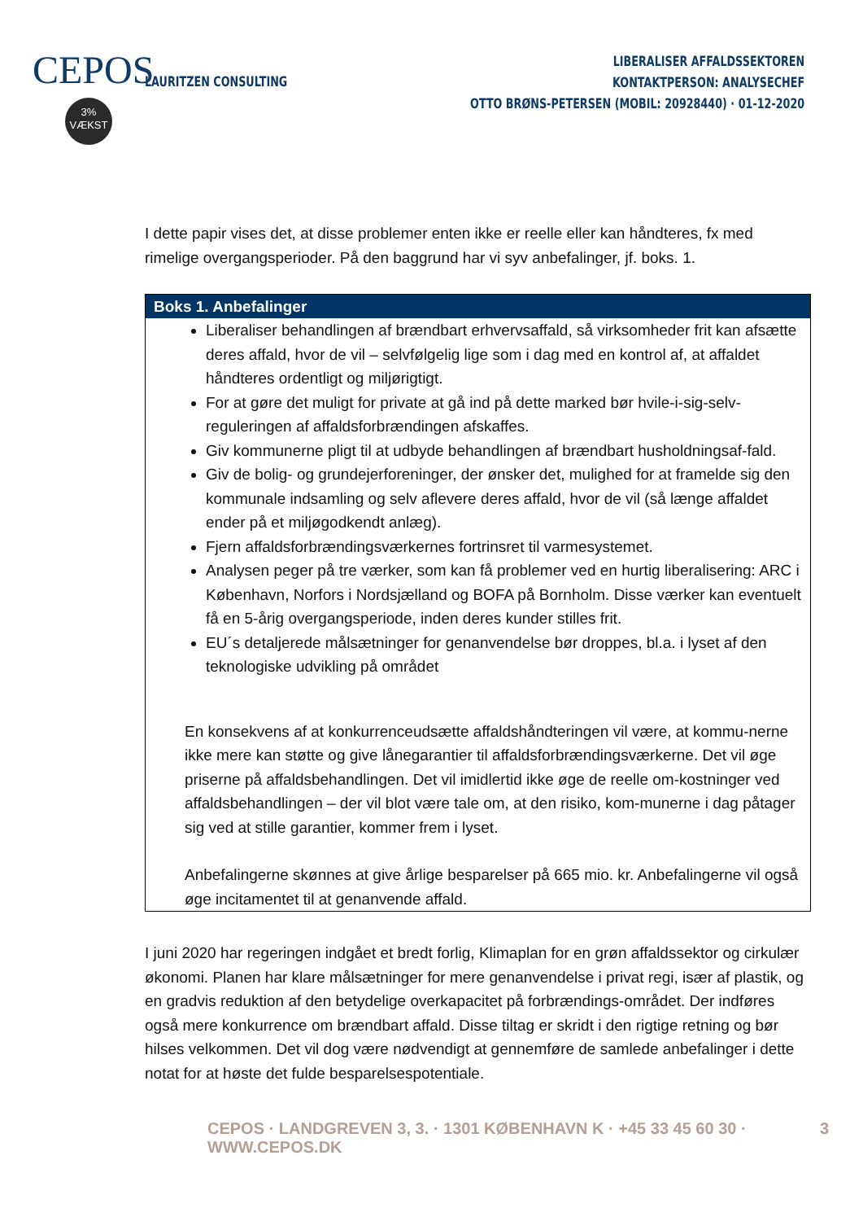CEPOS
3%
VÆKST
LAURITZEN CONSULTING
LIBERALISER AFFALDSSEKTOREN
KONTAKTPERSON: ANALYSECHEF
OTTO BRØNS-PETERSEN (MOBIL: 20928440) · 01-12-2020
I dette papir vises det, at disse problemer enten ikke er reelle eller kan håndteres, fx med rimelige overgangsperioder. På den baggrund har vi syv anbefalinger, jf. boks. 1.
Boks 1. Anbefalinger
Liberaliser behandlingen af brændbart erhvervsaffald, så virksomheder frit kan afsætte deres affald, hvor de vil – selvfølgelig lige som i dag med en kontrol af, at affaldet håndteres ordentligt og miljørigtigt.
For at gøre det muligt for private at gå ind på dette marked bør hvile-i-sig-selv-reguleringen af affaldsforbrændingen afskaffes.
Giv kommunerne pligt til at udbyde behandlingen af brændbart husholdningsaf-fald.
Giv de bolig- og grundejerforeninger, der ønsker det, mulighed for at framelde sig den kommunale indsamling og selv aflevere deres affald, hvor de vil (så længe affaldet ender på et miljøgodkendt anlæg).
Fjern affaldsforbrændingsværkernes fortrinsret til varmesystemet.
Analysen peger på tre værker, som kan få problemer ved en hurtig liberalisering: ARC i København, Norfors i Nordsjælland og BOFA på Bornholm. Disse værker kan eventuelt få en 5-årig overgangsperiode, inden deres kunder stilles frit.
EU´s detaljerede målsætninger for genanvendelse bør droppes, bl.a. i lyset af den teknologiske udvikling på området
En konsekvens af at konkurrenceudsætte affaldshåndteringen vil være, at kommu-nerne ikke mere kan støtte og give lånegarantier til affaldsforbrændingsværkerne. Det vil øge priserne på affaldsbehandlingen. Det vil imidlertid ikke øge de reelle om-kostninger ved affaldsbehandlingen – der vil blot være tale om, at den risiko, kom-munerne i dag påtager sig ved at stille garantier, kommer frem i lyset.
Anbefalingerne skønnes at give årlige besparelser på 665 mio. kr. Anbefalingerne vil også øge incitamentet til at genanvende affald.
I juni 2020 har regeringen indgået et bredt forlig, Klimaplan for en grøn affaldssektor og cirkulær økonomi. Planen har klare målsætninger for mere genanvendelse i privat regi, især af plastik, og en gradvis reduktion af den betydelige overkapacitet på forbrændings-området. Der indføres også mere konkurrence om brændbart affald. Disse tiltag er skridt i den rigtige retning og bør hilses velkommen. Det vil dog være nødvendigt at gennemføre de samlede anbefalinger i dette notat for at høste det fulde besparelsespotentiale.
CEPOS · LANDGREVEN 3, 3. · 1301 KØBENHAVN K · +45 33 45 60 30 · WWW.CEPOS.DK 3